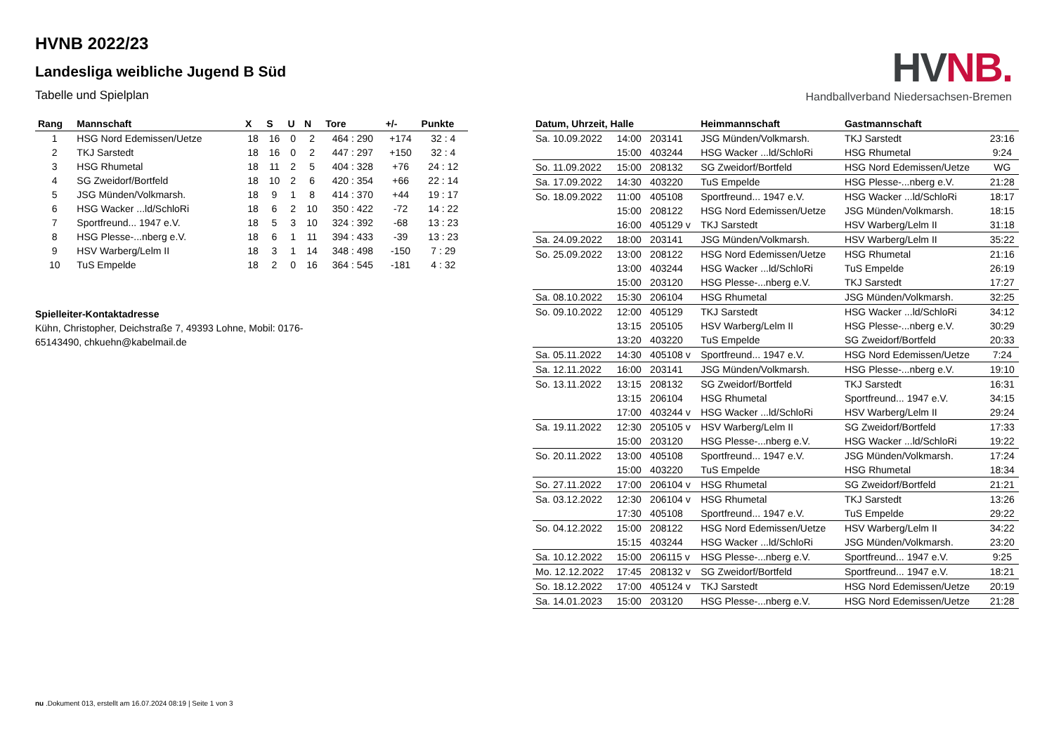HV NB.
Handballverband Niedersachsen-Bremen
HVNB 2022/23
Landesliga weibliche Jugend B Süd
Tabelle und Spielplan
| Rang | Mannschaft | X | S | U | N | Tore | +/- | Punkte |
| --- | --- | --- | --- | --- | --- | --- | --- | --- |
| 1 | HSG Nord Edemissen/Uetze | 18 | 16 | 0 | 2 | 464 : 290 | +174 | 32 : 4 |
| 2 | TKJ Sarstedt | 18 | 16 | 0 | 2 | 447 : 297 | +150 | 32 : 4 |
| 3 | HSG Rhumetal | 18 | 11 | 2 | 5 | 404 : 328 | +76 | 24 : 12 |
| 4 | SG Zweidorf/Bortfeld | 18 | 10 | 2 | 6 | 420 : 354 | +66 | 22 : 14 |
| 5 | JSG Münden/Volkmarsh. | 18 | 9 | 1 | 8 | 414 : 370 | +44 | 19 : 17 |
| 6 | HSG Wacker ...ld/SchloRi | 18 | 6 | 2 | 10 | 350 : 422 | -72 | 14 : 22 |
| 7 | Sportfreund... 1947 e.V. | 18 | 5 | 3 | 10 | 324 : 392 | -68 | 13 : 23 |
| 8 | HSG Plesse-...nberg e.V. | 18 | 6 | 1 | 11 | 394 : 433 | -39 | 13 : 23 |
| 9 | HSV Warberg/Lelm II | 18 | 3 | 1 | 14 | 348 : 498 | -150 | 7 : 29 |
| 10 | TuS Empelde | 18 | 2 | 0 | 16 | 364 : 545 | -181 | 4 : 32 |
Spielleiter-Kontaktadresse
Kühn, Christopher, Deichstraße 7, 49393 Lohne, Mobil: 0176-65143490, chkuehn@kabelmail.de
| Datum, Uhrzeit, Halle | | | Heimmannschaft | Gastmannschaft | |
| --- | --- | --- | --- | --- | --- |
| Sa. 10.09.2022 | 14:00 | 203141 | JSG Münden/Volkmarsh. | TKJ Sarstedt | 23:16 |
| | 15:00 | 403244 | HSG Wacker ...ld/SchloRi | HSG Rhumetal | 9:24 |
| So. 11.09.2022 | 15:00 | 208132 | SG Zweidorf/Bortfeld | HSG Nord Edemissen/Uetze | WG |
| Sa. 17.09.2022 | 14:30 | 403220 | TuS Empelde | HSG Plesse-...nberg e.V. | 21:28 |
| So. 18.09.2022 | 11:00 | 405108 | Sportfreund... 1947 e.V. | HSG Wacker ...ld/SchloRi | 18:17 |
| | 15:00 | 208122 | HSG Nord Edemissen/Uetze | JSG Münden/Volkmarsh. | 18:15 |
| | 16:00 | 405129 v | TKJ Sarstedt | HSV Warberg/Lelm II | 31:18 |
| Sa. 24.09.2022 | 18:00 | 203141 | JSG Münden/Volkmarsh. | HSV Warberg/Lelm II | 35:22 |
| So. 25.09.2022 | 13:00 | 208122 | HSG Nord Edemissen/Uetze | HSG Rhumetal | 21:16 |
| | 13:00 | 403244 | HSG Wacker ...ld/SchloRi | TuS Empelde | 26:19 |
| | 15:00 | 203120 | HSG Plesse-...nberg e.V. | TKJ Sarstedt | 17:27 |
| Sa. 08.10.2022 | 15:30 | 206104 | HSG Rhumetal | JSG Münden/Volkmarsh. | 32:25 |
| So. 09.10.2022 | 12:00 | 405129 | TKJ Sarstedt | HSG Wacker ...ld/SchloRi | 34:12 |
| | 13:15 | 205105 | HSV Warberg/Lelm II | HSG Plesse-...nberg e.V. | 30:29 |
| | 13:20 | 403220 | TuS Empelde | SG Zweidorf/Bortfeld | 20:33 |
| Sa. 05.11.2022 | 14:30 | 405108 v | Sportfreund... 1947 e.V. | HSG Nord Edemissen/Uetze | 7:24 |
| Sa. 12.11.2022 | 16:00 | 203141 | JSG Münden/Volkmarsh. | HSG Plesse-...nberg e.V. | 19:10 |
| So. 13.11.2022 | 13:15 | 208132 | SG Zweidorf/Bortfeld | TKJ Sarstedt | 16:31 |
| | 13:15 | 206104 | HSG Rhumetal | Sportfreund... 1947 e.V. | 34:15 |
| | 17:00 | 403244 v | HSG Wacker ...ld/SchloRi | HSV Warberg/Lelm II | 29:24 |
| Sa. 19.11.2022 | 12:30 | 205105 v | HSV Warberg/Lelm II | SG Zweidorf/Bortfeld | 17:33 |
| | 15:00 | 203120 | HSG Plesse-...nberg e.V. | HSG Wacker ...ld/SchloRi | 19:22 |
| So. 20.11.2022 | 13:00 | 405108 | Sportfreund... 1947 e.V. | JSG Münden/Volkmarsh. | 17:24 |
| | 15:00 | 403220 | TuS Empelde | HSG Rhumetal | 18:34 |
| So. 27.11.2022 | 17:00 | 206104 v | HSG Rhumetal | SG Zweidorf/Bortfeld | 21:21 |
| Sa. 03.12.2022 | 12:30 | 206104 v | HSG Rhumetal | TKJ Sarstedt | 13:26 |
| | 17:30 | 405108 | Sportfreund... 1947 e.V. | TuS Empelde | 29:22 |
| So. 04.12.2022 | 15:00 | 208122 | HSG Nord Edemissen/Uetze | HSV Warberg/Lelm II | 34:22 |
| | 15:15 | 403244 | HSG Wacker ...ld/SchloRi | JSG Münden/Volkmarsh. | 23:20 |
| Sa. 10.12.2022 | 15:00 | 206115 v | HSG Plesse-...nberg e.V. | Sportfreund... 1947 e.V. | 9:25 |
| Mo. 12.12.2022 | 17:45 | 208132 v | SG Zweidorf/Bortfeld | Sportfreund... 1947 e.V. | 18:21 |
| So. 18.12.2022 | 17:00 | 405124 v | TKJ Sarstedt | HSG Nord Edemissen/Uetze | 20:19 |
| Sa. 14.01.2023 | 15:00 | 203120 | HSG Plesse-...nberg e.V. | HSG Nord Edemissen/Uetze | 21:28 |
nu .Dokument 013, erstellt am 16.07.2024 08:19 | Seite 1 von 3